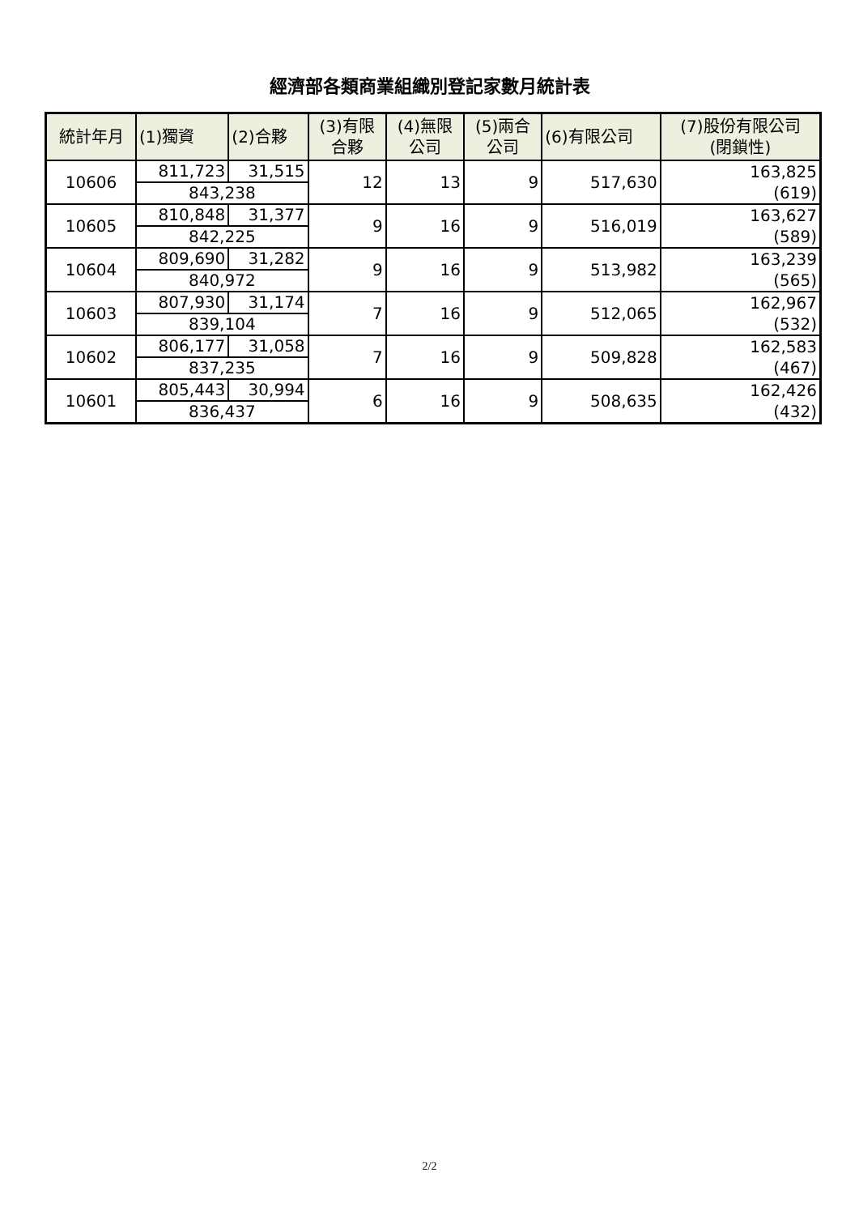經濟部各類商業組織別登記家數月統計表
| 統計年月 | (1)獨資 | (2)合夥 | (3)有限 合夥 | (4)無限 公司 | (5)兩合 公司 | (6)有限公司 | (7)股份有限公司 (閉鎖性) |
| --- | --- | --- | --- | --- | --- | --- | --- |
| 10606 | 811,723 | 31,515 | 12 | 13 | 9 | 517,630 | 163,825 (619) |
| | 843,238 | | | | | | |
| 10605 | 810,848 | 31,377 | 9 | 16 | 9 | 516,019 | 163,627 (589) |
| | 842,225 | | | | | | |
| 10604 | 809,690 | 31,282 | 9 | 16 | 9 | 513,982 | 163,239 (565) |
| | 840,972 | | | | | | |
| 10603 | 807,930 | 31,174 | 7 | 16 | 9 | 512,065 | 162,967 (532) |
| | 839,104 | | | | | | |
| 10602 | 806,177 | 31,058 | 7 | 16 | 9 | 509,828 | 162,583 (467) |
| | 837,235 | | | | | | |
| 10601 | 805,443 | 30,994 | 6 | 16 | 9 | 508,635 | 162,426 (432) |
| | 836,437 | | | | | | |
2/2